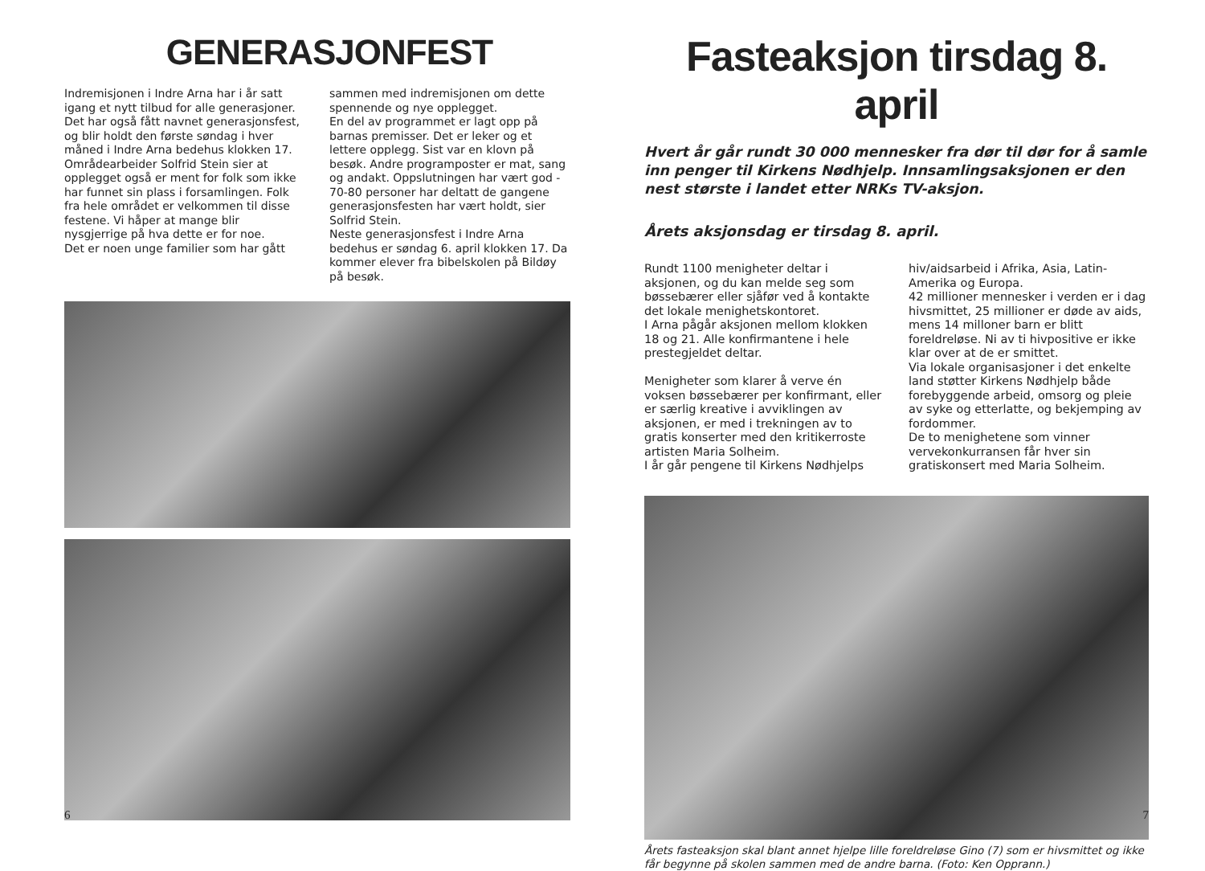GENERASJONFEST
Indremisjonen i Indre Arna har i år satt igang et nytt tilbud for alle generasjoner. Det har også fått navnet generasjonsfest, og blir holdt den første søndag i hver måned i Indre Arna bedehus klokken 17.
Områdearbeider Solfrid Stein sier at opplegget også er ment for folk som ikke har funnet sin plass i forsamlingen. Folk fra hele området er velkommen til disse festene. Vi håper at mange blir nysgjerrige på hva dette er for noe.
Det er noen unge familier som har gått
sammen med indremisjonen om dette spennende og nye opplegget.
En del av programmet er lagt opp på barnas premisser. Det er leker og et lettere opplegg. Sist var en klovn på besøk. Andre programposter er mat, sang og andakt. Oppslutningen har vært god - 70-80 personer har deltatt de gangene generasjonsfesten har vært holdt, sier Solfrid Stein.
Neste generasjonsfest i Indre Arna bedehus er søndag 6. april klokken 17. Da kommer elever fra bibelskolen på Bildøy på besøk.
6
Fasteaksjon tirsdag 8. april
Hvert år går rundt 30 000 mennesker fra dør til dør for å samle inn penger til Kirkens Nødhjelp. Innsamlingsaksjonen er den nest største i landet etter NRKs TV-aksjon.
Årets aksjonsdag er tirsdag 8. april.
Rundt 1100 menigheter deltar i aksjonen, og du kan melde seg som bøssebærer eller sjåfør ved å kontakte det lokale menighetskontoret.
I Arna pågår aksjonen mellom klokken 18 og 21. Alle konfirmantene i hele prestegjeldet deltar.
Menigheter som klarer å verve én voksen bøssebærer per konfirmant, eller er særlig kreative i avviklingen av aksjonen, er med i trekningen av to gratis konserter med den kritikerroste artisten Maria Solheim.
I år går pengene til Kirkens Nødhjelps
hiv/aidsarbeid i Afrika, Asia, Latin-Amerika og Europa.
42 millioner mennesker i verden er i dag hivsmittet, 25 millioner er døde av aids, mens 14 milloner barn er blitt foreldreløse. Ni av ti hivpositive er ikke klar over at de er smittet.
Via lokale organisasjoner i det enkelte land støtter Kirkens Nødhjelp både forebyggende arbeid, omsorg og pleie av syke og etterlatte, og bekjemping av fordommer.
De to menighetene som vinner vervekonkurransen får hver sin gratiskonsert med Maria Solheim.
Årets fasteaksjon skal blant annet hjelpe lille foreldreløse Gino (7) som er hivsmittet og ikke får begynne på skolen sammen med de andre barna. (Foto: Ken Opprann.)
7